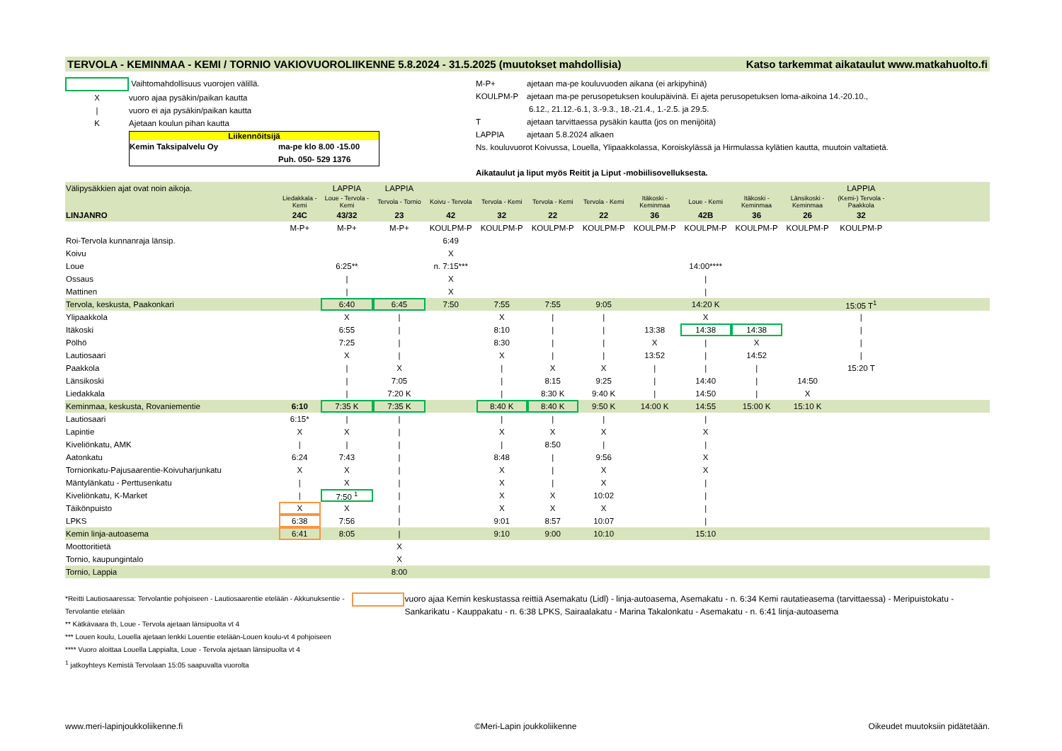TERVOLA - KEMINMAA - KEMI / TORNIO VAKIOVUOROLIIKENNE 5.8.2024 - 31.5.2025 (muutokset mahdollisia) Katso tarkemmat aikataulut www.matkahuolto.fi
Vaihtomahdollisuus vuorojen välillä.
Xvuoro ajaa pysäkin/paikan kautta
| vuoro ei aja pysäkin/paikan kautta
K Ajetaan koulun pihan kautta
Liikennöitsijä
Kemin Taksipalvelu Oy ma-pe klo 8.00 -15.00
Puh. 050- 529 1376
M-P+ ajetaan ma-pe kouluvuoden aikana (ei arkipyhinä)
KOULPM-P ajetaan ma-pe perusopetuksen koulupäivinä. Ei ajeta perusopetuksen loma-aikoina 14.-20.10.,
6.12., 21.12.-6.1, 3.-9.3., 18.-21.4., 1.-2.5. ja 29.5.
Tajetaan tarvittaessa pysäkin kautta (jos on menijöitä)
LAPPIA ajetaan 5.8.2024 alkaen
Ns. kouluvuorot Koivussa, Louella, Ylipaakkolassa, Koroiskylässä ja Hirmulassa kylätien kautta, muutoin valtatietä.
Aikataulut ja liput myös Reitit ja Liput -mobiilisovelluksesta.
| Välipysäkkien ajat ovat noin aikoja. | | LAPPIA | LAPPIA | | | | | | | | | LAPPIA | |
| | Liedakkala - Kemi | Loue - Tervola - Kemi | Tervola - Tornio | Koivu - Tervola | Tervola - Kemi | Tervola - Kemi | Tervola - Kemi | Itäkoski - Keminmaa | Loue - Kemi | Itäkoski - Keminmaa | Länsikoski - Keminmaa | (Kemi-) Tervola - Paakkola | |
| LINJANRO | 24C | 43/32 | 23 | 42 | 32 | 22 | 22 | 36 | 42B | 36 | 26 | 32 | |
| | M-P+ | M-P+ | M-P+ | KOULPM-P | KOULPM-P | KOULPM-P | KOULPM-P | KOULPM-P | KOULPM-P | KOULPM-P | KOULPM-P | KOULPM-P | |
| Roi-Tervola kunnanraja länsip. | | | | 6:49 | | | | | | | | | |
| Koivu | | | | X | | | | | | | | | |
| Loue | | 6:25** | | n. 7:15*** | | | | | 14:00**** | | | | |
| Ossaus | | / | | X | | | | | / | | | | |
| Mattinen | | / | | X | | | | | / | | | | |
| Tervola, keskusta, Paakonkari | | 6:40 | 6:45 | 7:50 | 7:55 | 7:55 | 9:05 | | 14:20 K | | | 15:05 T<sup>1</sup> | |
| Ylipaakkola | | X | / | | X | / | / | | X | | | / | |
| Itäkoski | | 6:55 | / | | 8:10 | / | / | 13:38 | 14:38 | 14:38 | | / | |
| Pölhö | | 7:25 | / | | 8:30 | / | / | X | / | X | | / | |
| Lautiosaari | | X | / | | X | / | / | 13:52 | / | 14:52 | | / | |
| Paakkola | | / | X | | / | X | X | / | / | / | | 15:20 T | |
| Länsikoski | | / | 7:05 | | / | 8:15 | 9:25 | / | 14:40 | / | 14:50 | | |
| Liedakkala | | / | 7:20 K | | / | 8:30 K | 9:40 K | / | 14:50 | / | X | | |
| Keminmaa, keskusta, Rovaniementie | 6:10 | 7:35 K | 7:35 K | | 8:40 K | 8:40 K | 9:50 K | 14:00 K | 14:55 | 15:00 K | 15:10 K | | |
| Lautiosaari | 6:15* | / | / | | / | / | / | | / | | | | |
| Lapintie | X | X | / | | X | X | X | | X | | | | |
| Kiveliönkatu, AMK | / | / | / | | / | 8:50 | / | | / | | | | |
| Aatonkatu | 6:24 | 7:43 | / | | 8:48 | / | 9:56 | | X | | | | |
| Tornionkatu-Pajusaarentie-Koivuharjunkatu | X | X | / | | X | / | X | | X | | | | |
| Mäntylänkatu - Perttusenkatu | / | X | / | | X | / | X | | / | | | | |
| Kiveliönkatu, K-Market | / | 7:50 <sup>1</sup> | / | | X | X | 10:02 | | / | | | | |
| Täikönpuisto | X | X | / | | X | X | X | | / | | | | |
| LPKS | 6:38 | 7:56 | / | | 9:01 | 8:57 | 10:07 | | / | | | | |
| Kemin linja-autoasema | 6:41 | 8:05 | / | | 9:10 | 9:00 | 10:10 | | 15:10 | | | | |
| Moottoritietä | | | X | | | | | | | | | | |
| Tornio, kaupungintalo | | | X | | | | | | | | | | |
| Tornio, Lappia | | | 8:00 | | | | | | | | | | |
*Reitti Lautiosaaressa: Tervolantie pohjoiseen - Lautiosaarentie etelään - Akkunuksentie - Tervolantie etelään
** Kätkävaara th, Loue - Tervola ajetaan länsipuolta vt 4
*** Louen koulu, Louella ajetaan lenkki Louentie etelään-Louen koulu-vt 4 pohjoiseen
**** Vuoro aloittaa Louella Lappialta, Loue - Tervola ajetaan länsipuolta vt 4
<sup>1</sup> jatkoyhteys Kemistä Tervolaan 15:05 saapuvalta vuorolta
vuoro ajaa Kemin keskustassa reittiä Asemakatu (Lidl) - linja-autoasema, Asemakatu - n. 6:34 Kemi rautatieasema (tarvittaessa) - Meripuistokatu - Sankarikatu - Kauppakatu - n. 6:38 LPKS, Sairaalakatu - Marina Takalonkatu - Asemakatu - n. 6:41 linja-autoasema
www.meri-lapinjoukkoliikenne.fi ©Meri-Lapin joukkoliikenne Oikeudet muutoksiin pidätetään.